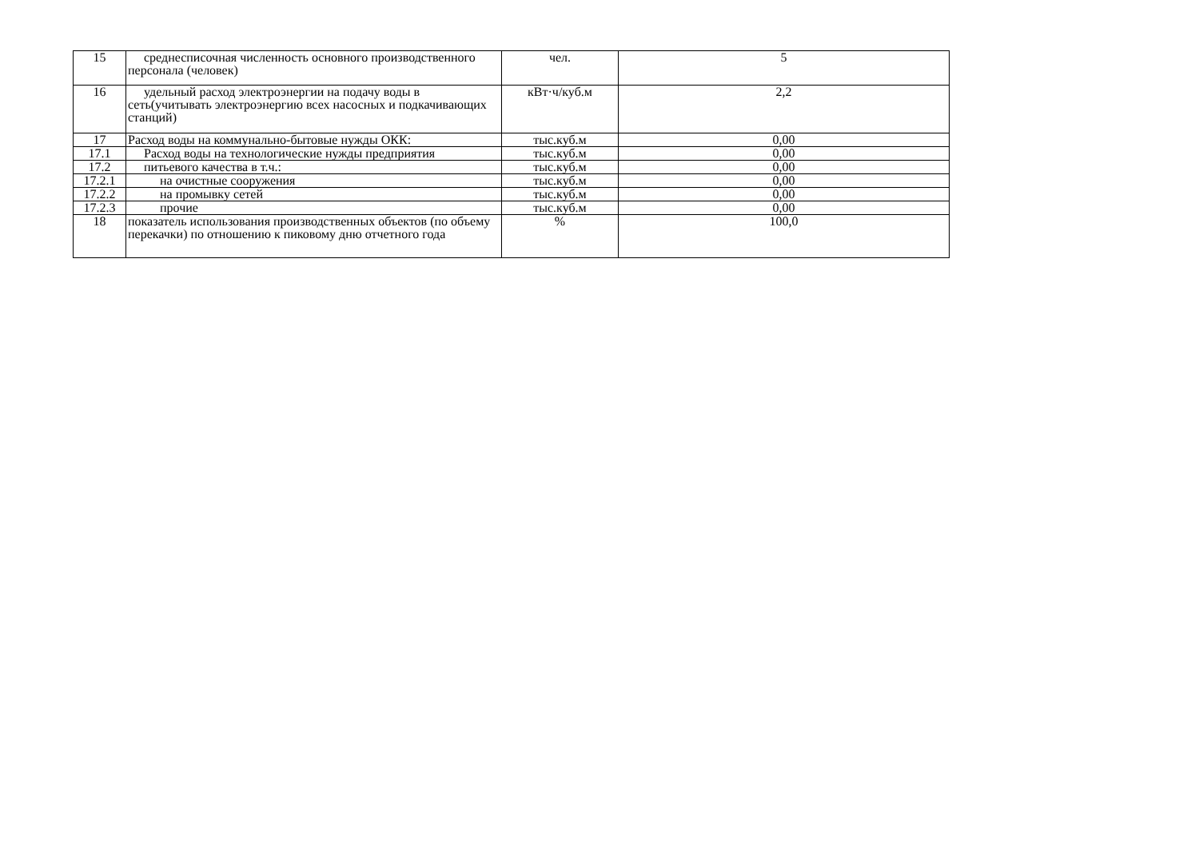| 15 | среднесписочная численность основного производственного персонала (человек) | чел. | 5 |
| 16 | удельный расход электроэнергии на подачу воды в сеть(учитывать электроэнергию всех насосных и подкачивающих станций) | кВт·ч/куб.м | 2,2 |
| 17 | Расход воды на коммунально-бытовые нужды ОКК: | тыс.куб.м | 0,00 |
| 17.1 | Расход воды на технологические нужды предприятия | тыс.куб.м | 0,00 |
| 17.2 | питьевого качества в т.ч.: | тыс.куб.м | 0,00 |
| 17.2.1 | на очистные сооружения | тыс.куб.м | 0,00 |
| 17.2.2 | на промывку сетей | тыс.куб.м | 0,00 |
| 17.2.3 | прочие | тыс.куб.м | 0,00 |
| 18 | показатель использования производственных объектов (по объему перекачки) по отношению к пиковому дню отчетного года | % | 100,0 |